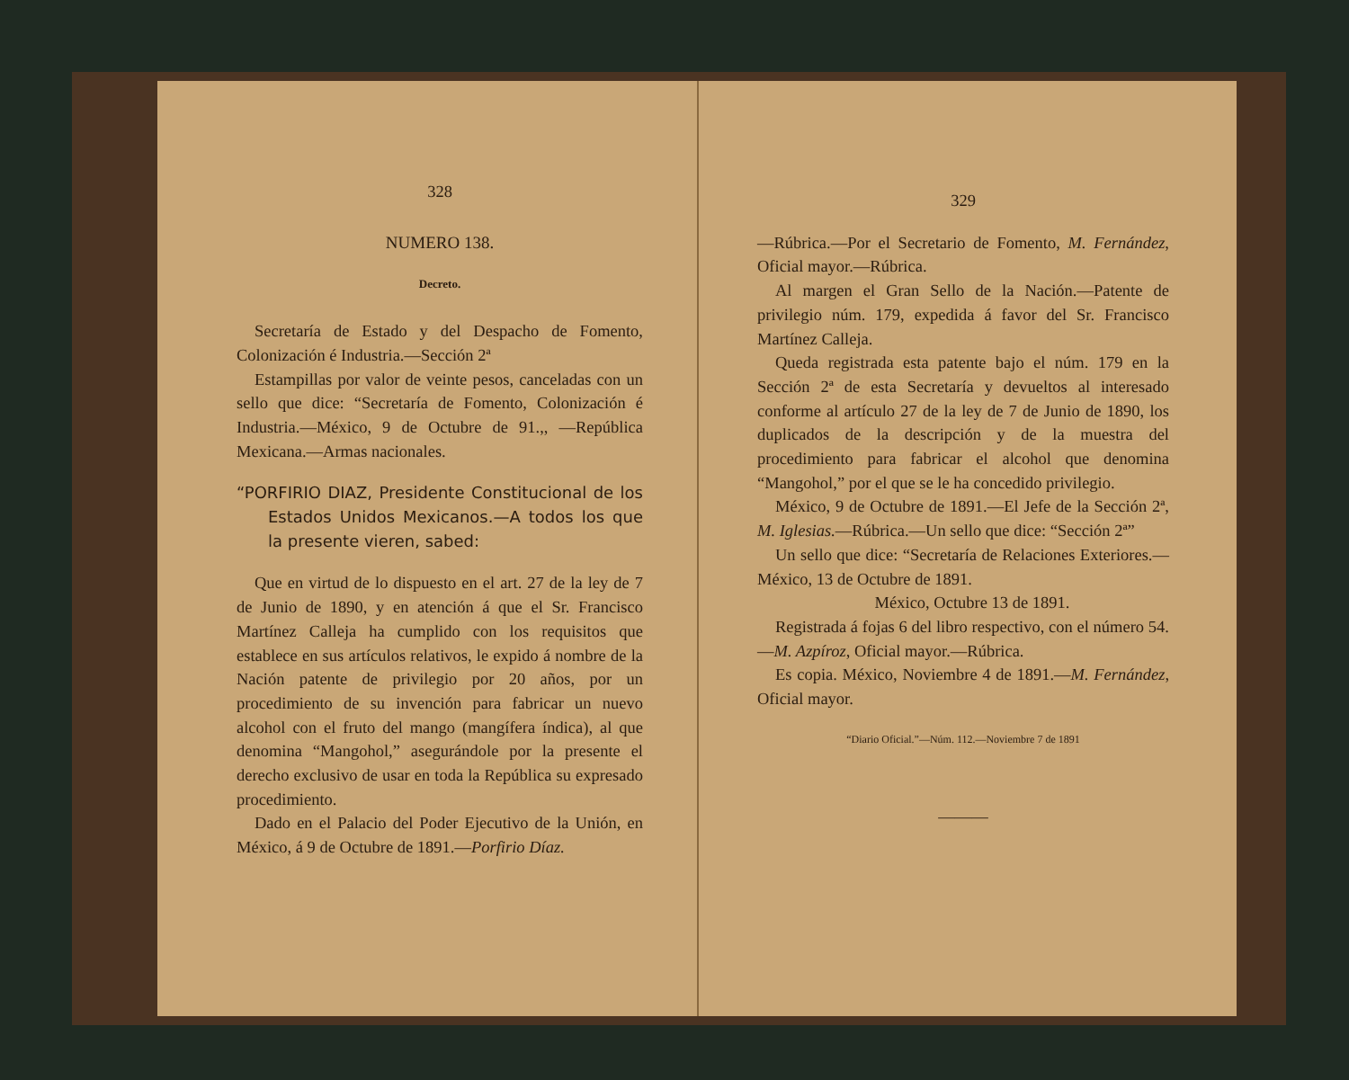328
NUMERO 138.
Decreto.
Secretaría de Estado y del Despacho de Fomento, Colonización é Industria.—Sección 2ª
Estampillas por valor de veinte pesos, canceladas con un sello que dice: “Secretaría de Fomento, Colonización é Industria.—México, 9 de Octubre de 91.,, —República Mexicana.—Armas nacionales.
“PORFIRIO DIAZ, Presidente Constitucional de los Estados Unidos Mexicanos.—A todos los que la presente vieren, sabed:
Que en virtud de lo dispuesto en el art. 27 de la ley de 7 de Junio de 1890, y en atención á que el Sr. Francisco Martínez Calleja ha cumplido con los requisitos que establece en sus artículos relativos, le expido á nombre de la Nación patente de privilegio por 20 años, por un procedimiento de su invención para fabricar un nuevo alcohol con el fruto del mango (mangífera índica), al que denomina “Mangohol,” asegurándole por la presente el derecho exclusivo de usar en toda la República su expresado procedimiento.
Dado en el Palacio del Poder Ejecutivo de la Unión, en México, á 9 de Octubre de 1891.—Porfirio Díaz.
329
—Rúbrica.—Por el Secretario de Fomento, M. Fernández, Oficial mayor.—Rúbrica.
Al margen el Gran Sello de la Nación.—Patente de privilegio núm. 179, expedida á favor del Sr. Francisco Martínez Calleja.
Queda registrada esta patente bajo el núm. 179 en la Sección 2ª de esta Secretaría y devueltos al interesado conforme al artículo 27 de la ley de 7 de Junio de 1890, los duplicados de la descripción y de la muestra del procedimiento para fabricar el alcohol que denomina “Mangohol,” por el que se le ha concedido privilegio.
México, 9 de Octubre de 1891.—El Jefe de la Sección 2ª, M. Iglesias.—Rúbrica.—Un sello que dice: “Sección 2ª”
Un sello que dice: “Secretaría de Relaciones Exteriores.—México, 13 de Octubre de 1891.
México, Octubre 13 de 1891.
Registrada á fojas 6 del libro respectivo, con el número 54.—M. Azpíroz, Oficial mayor.—Rúbrica.
Es copia. México, Noviembre 4 de 1891.—M. Fernández, Oficial mayor.
“Diario Oficial.”—Núm. 112.—Noviembre 7 de 1891
———